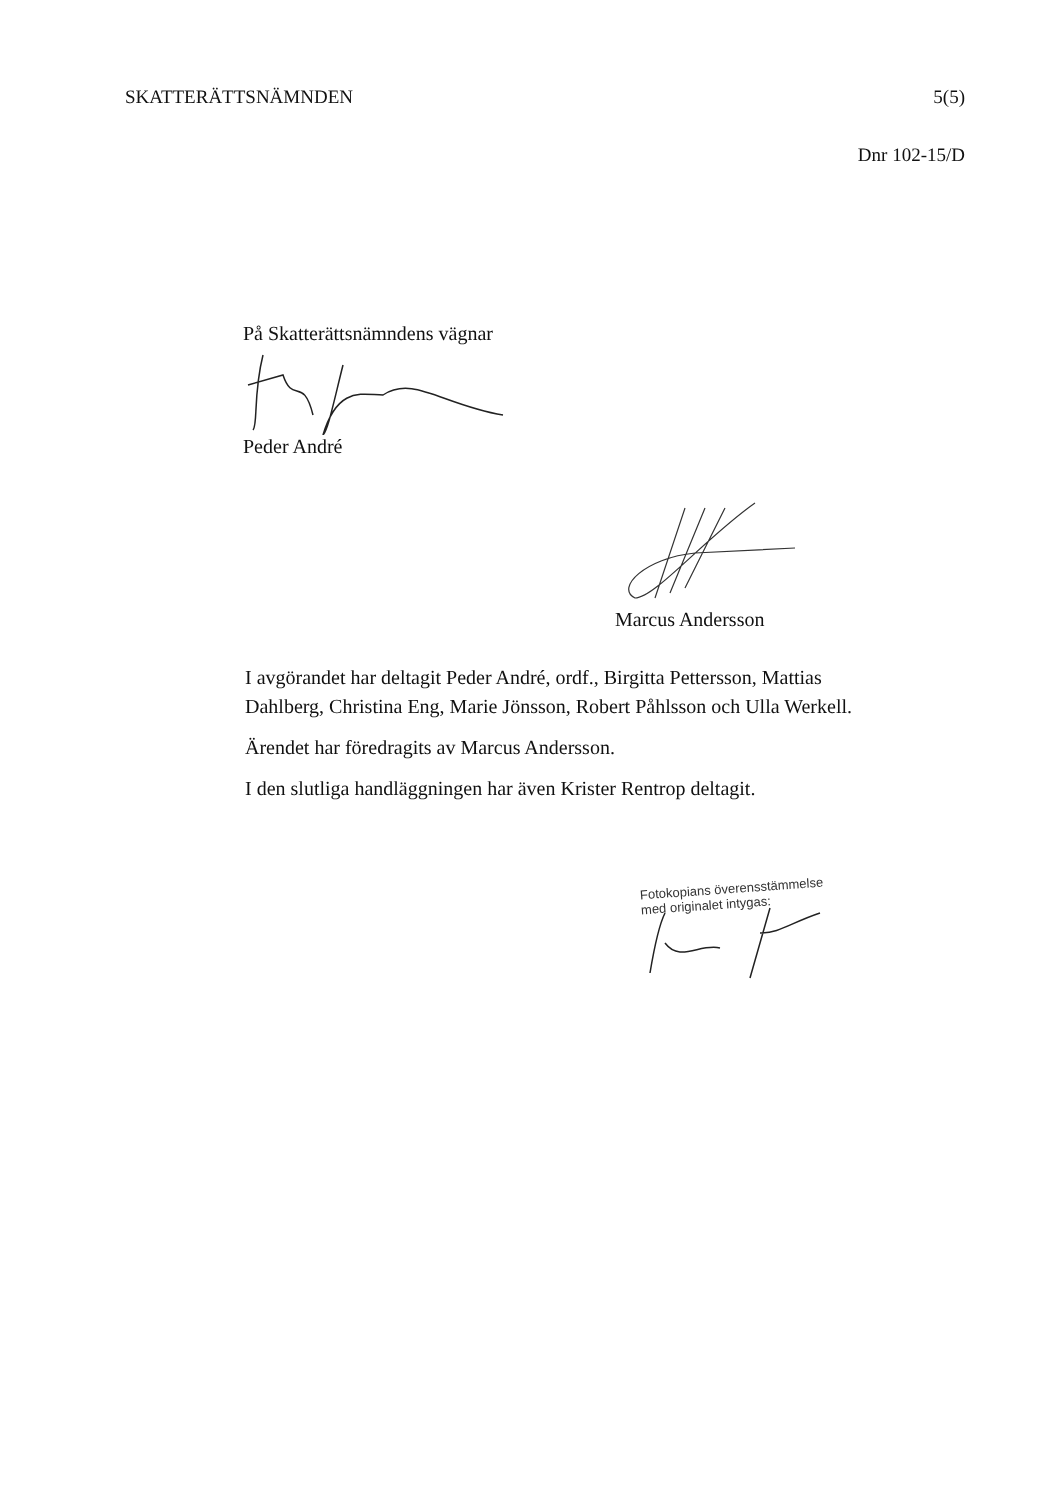SKATTERÄTTSNÄMNDEN 5(5)
Dnr 102-15/D
På Skatterättsnämndens vägnar
Peder André
Marcus Andersson
I avgörandet har deltagit Peder André, ordf., Birgitta Pettersson, Mattias Dahlberg, Christina Eng, Marie Jönsson, Robert Påhlsson och Ulla Werkell.
Ärendet har föredragits av Marcus Andersson.
I den slutliga handläggningen har även Krister Rentrop deltagit.
Fotokopians överensstämmelse
med originalet intygas: